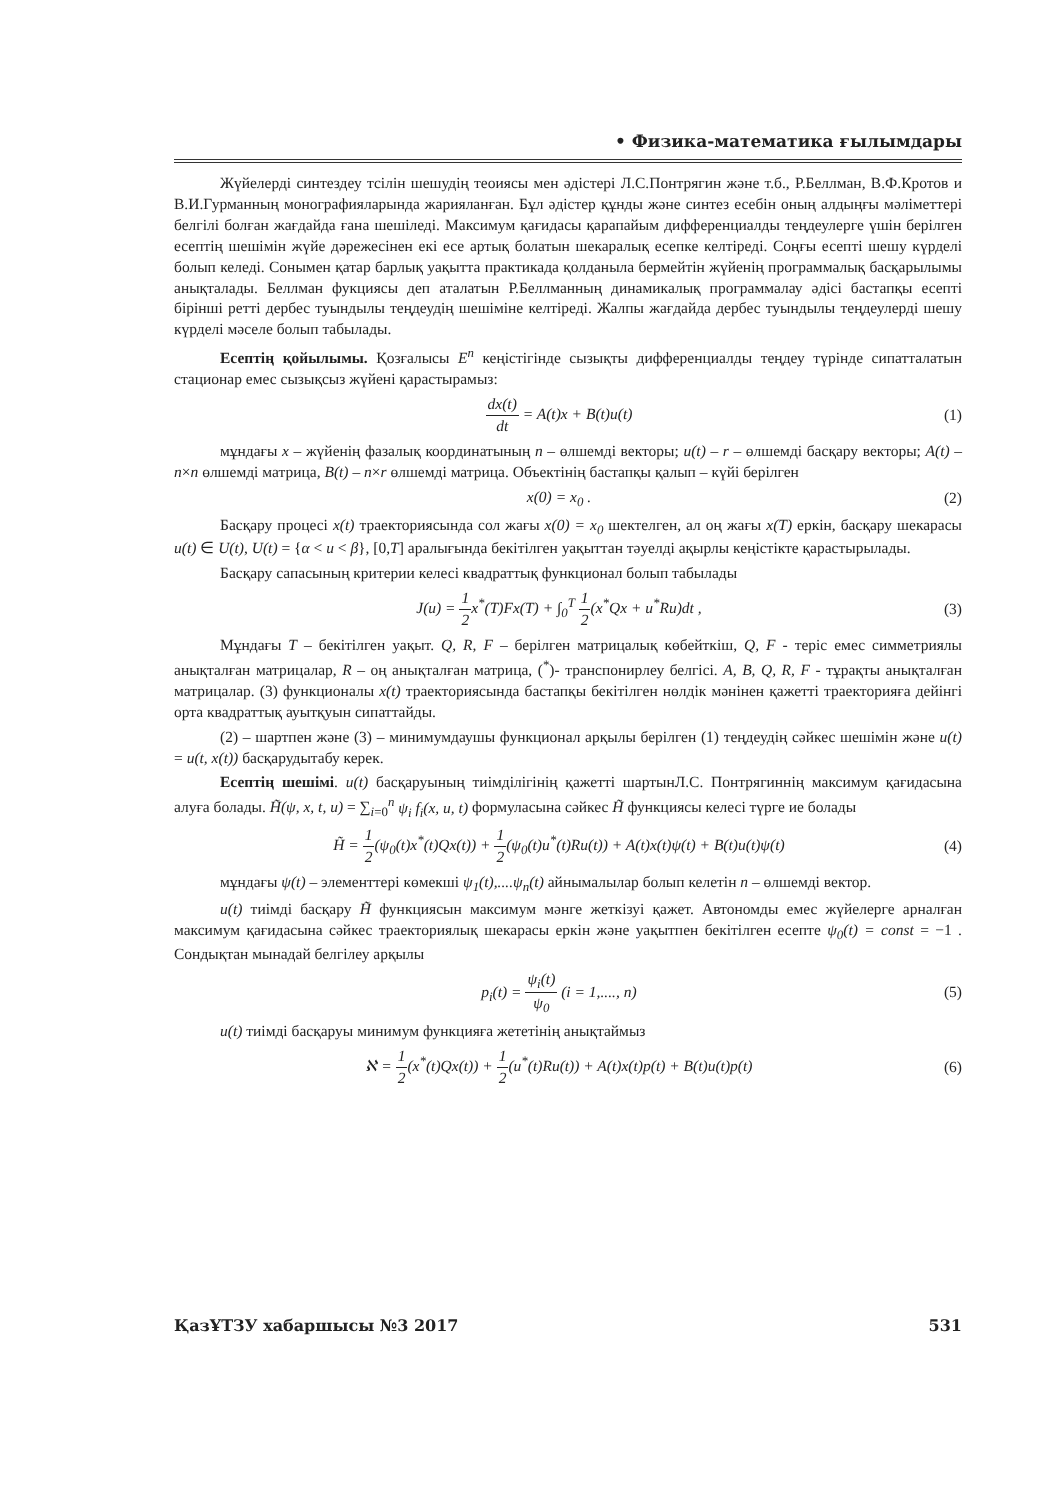• Физика-математика ғылымдары
Жүйелерді синтездеу тсілін шешудің теоиясы мен әдістері Л.С.Понтрягин және т.б., Р.Беллман, В.Ф.Кротов и В.И.Гурманның монографияларында жарияланған. Бұл әдістер құнды және синтез есебін оның алдыңғы мәліметтері белгілі болған жағдайда ғана шешіледі. Максимум қағидасы қарапайым дифференциалды теңдеулерге үшін берілген есептің шешімін жүйе дәрежесінен екі есе артық болатын шекаралық есепке келтіреді. Соңғы есепті шешу күрделі болып келеді. Сонымен қатар барлық уақытта практикада қолданыла бермейтін жүйенің программалық басқарылымы анықталады. Беллман фукциясы деп аталатын Р.Беллманның динамикалық программалау әдісі бастапқы есепті бірінші ретті дербес туындылы теңдеудің шешіміне келтіреді. Жалпы жағдайда дербес туындылы теңдеулерді шешу күрделі мәселе болып табылады.
Есептің қойылымы. Қозғалысы E<sup>n</sup> кеңістігінде сызықты дифференциалды теңдеу түрінде сипатталатын стационар емес сызықсыз жүйені қарастырамыз:
dx(t) dt = A(t)x + B(t)u(t) (1)
мұндағы x – жүйенің фазалық координатының n – өлшемді векторы; u(t) – r – өлшемді басқару векторы; A(t) – n×n өлшемді матрица, B(t) – n×r өлшемді матрица. Объектінің бастапқы қалып – күйі берілген
x(0) = x<sub>0</sub> . (2)
Басқару процесі x(t) траекториясында сол жағы x(0) = x<sub>0</sub> шектелген, ал оң жағы x(T) еркін, басқару шекарасы u(t) ∈ U(t), U(t) = {α < u < β}, [0,T] аралығында бекітілген уақыттан тәуелді ақырлы кеңістікте қарастырылады.
Басқару сапасының критерии келесі квадраттық функционал болып табылады
J(u) = 1 2x<sup>*</sup>(T)Fx(T) + ∫<sub>0</sub><sup>T</sup> 1 2(x<sup>*</sup>Qx + u<sup>*</sup>Ru)dt , (3)
Мұндағы T – бекітілген уақыт. Q, R, F – берілген матрицалық көбейткіш, Q, F - теріс емес симметриялы анықталған матрицалар, R – оң анықталған матрица, (<sup>*</sup>)- транспонирлеу белгісі. A, B, Q, R, F - тұрақты анықталған матрицалар. (3) функционалы x(t) траекториясында бастапқы бекітілген нөлдік мәнінен қажетті траекторияға дейінгі орта квадраттық ауытқуын сипаттайды.
(2) – шартпен және (3) – минимумдаушы функционал арқылы берілген (1) теңдеудің сәйкес шешімін және u(t) = u(t, x(t)) басқарудытабу керек.
Есептің шешімі. u(t) басқаруының тиімділігінің қажетті шартынЛ.С. Понтрягиннің максимум қағидасына алуға болады. H̃(ψ, x, t, u) = ∑<sub>i=0</sub><sup>n</sup> ψ<sub>i</sub> f<sub>i</sub>(x, u, t) формуласына сәйкес H̃ функциясы келесі түрге ие болады
H̃ = 1 2(ψ<sub>0</sub>(t)x<sup>*</sup>(t)Qx(t)) + 1 2(ψ<sub>0</sub>(t)u<sup>*</sup>(t)Ru(t)) + A(t)x(t)ψ(t) + B(t)u(t)ψ(t) (4)
мұндағы ψ(t) – элементтері көмекші ψ<sub>1</sub>(t),....ψ<sub>n</sub>(t) айнымалылар болып келетін n – өлшемді вектор.
u(t) тиімді басқару H̃ функциясын максимум мәнге жеткізуі қажет. Автономды емес жүйелерге арналған максимум қағидасына сәйкес траекториялық шекарасы еркін және уақытпен бекітілген есепте ψ<sub>0</sub>(t) = const = −1 . Сондықтан мынадай белгілеу арқылы
p<sub>i</sub>(t) = ψ<sub>i</sub>(t) ψ<sub>0</sub> (i = 1,...., n) (5)
u(t) тиімді басқаруы минимум функцияға жететінің анықтаймыз
ℵ = 1 2(x<sup>*</sup>(t)Qx(t)) + 1 2(u<sup>*</sup>(t)Ru(t)) + A(t)x(t)p(t) + B(t)u(t)p(t) (6)
ҚазҰТЗУ хабаршысы №3 2017 531